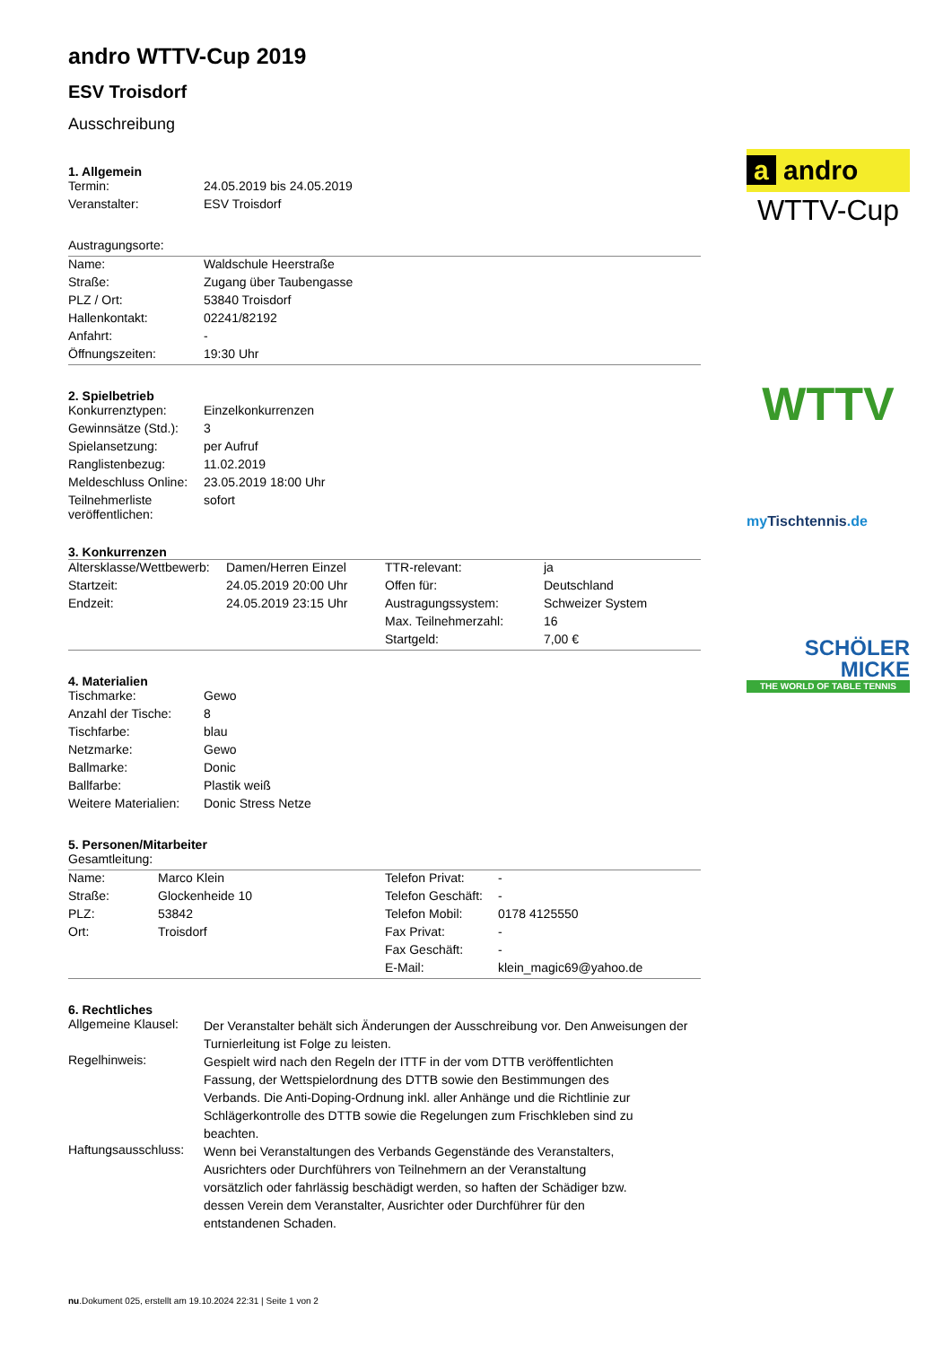andro WTTV-Cup 2019
ESV Troisdorf
Ausschreibung
1. Allgemein
| Termin: | 24.05.2019 bis 24.05.2019 |
| Veranstalter: | ESV Troisdorf |
| Austragungsorte: | |
| Name: | Waldschule Heerstraße |
| Straße: | Zugang über Taubengasse |
| PLZ / Ort: | 53840 Troisdorf |
| Hallenkontakt: | 02241/82192 |
| Anfahrt: | - |
| Öffnungszeiten: | 19:30 Uhr |
2. Spielbetrieb
| Konkurrenztypen: | Einzelkonkurrenzen |
| Gewinnsätze (Std.): | 3 |
| Spielansetzung: | per Aufruf |
| Ranglistenbezug: | 11.02.2019 |
| Meldeschluss Online: | 23.05.2019 18:00 Uhr |
| Teilnehmerliste veröffentlichen: | sofort |
3. Konkurrenzen
| Altersklasse/Wettbewerb: | Damen/Herren Einzel | TTR-relevant: | ja |
| Startzeit: | 24.05.2019 20:00 Uhr | Offen für: | Deutschland |
| Endzeit: | 24.05.2019 23:15 Uhr | Austragungssystem: | Schweizer System |
| | | Max. Teilnehmerzahl: | 16 |
| | | Startgeld: | 7,00 € |
4. Materialien
| Tischmarke: | Gewo |
| Anzahl der Tische: | 8 |
| Tischfarbe: | blau |
| Netzmarke: | Gewo |
| Ballmarke: | Donic |
| Ballfarbe: | Plastik weiß |
| Weitere Materialien: | Donic Stress Netze |
5. Personen/Mitarbeiter
| Gesamtleitung: | | | |
| Name: | Marco Klein | Telefon Privat: | - |
| Straße: | Glockenheide 10 | Telefon Geschäft: | - |
| PLZ: | 53842 | Telefon Mobil: | 0178 4125550 |
| Ort: | Troisdorf | Fax Privat: | - |
| | | Fax Geschäft: | - |
| | | E-Mail: | klein_magic69@yahoo.de |
6. Rechtliches
| Allgemeine Klausel: | Der Veranstalter behält sich Änderungen der Ausschreibung vor. Den Anweisungen der Turnierleitung ist Folge zu leisten. |
| Regelhinweis: | Gespielt wird nach den Regeln der ITTF in der vom DTTB veröffentlichten Fassung, der Wettspielordnung des DTTB sowie den Bestimmungen des Verbands. Die Anti-Doping-Ordnung inkl. aller Anhänge und die Richtlinie zur Schlägerkontrolle des DTTB sowie die Regelungen zum Frischkleben sind zu beachten. |
| Haftungsausschluss: | Wenn bei Veranstaltungen des Verbands Gegenstände des Veranstalters, Ausrichters oder Durchführers von Teilnehmern an der Veranstaltung vorsätzlich oder fahrlässig beschädigt werden, so haften der Schädiger bzw. dessen Verein dem Veranstalter, Ausrichter oder Durchführer für den entstandenen Schaden. |
a andro
WTTV-Cup
WTTV
my Tischtennis.de
SCHÖLER
MICKE
THE WORLD OF TABLE TENNIS
nu.Dokument 025, erstellt am 19.10.2024 22:31 | Seite 1 von 2